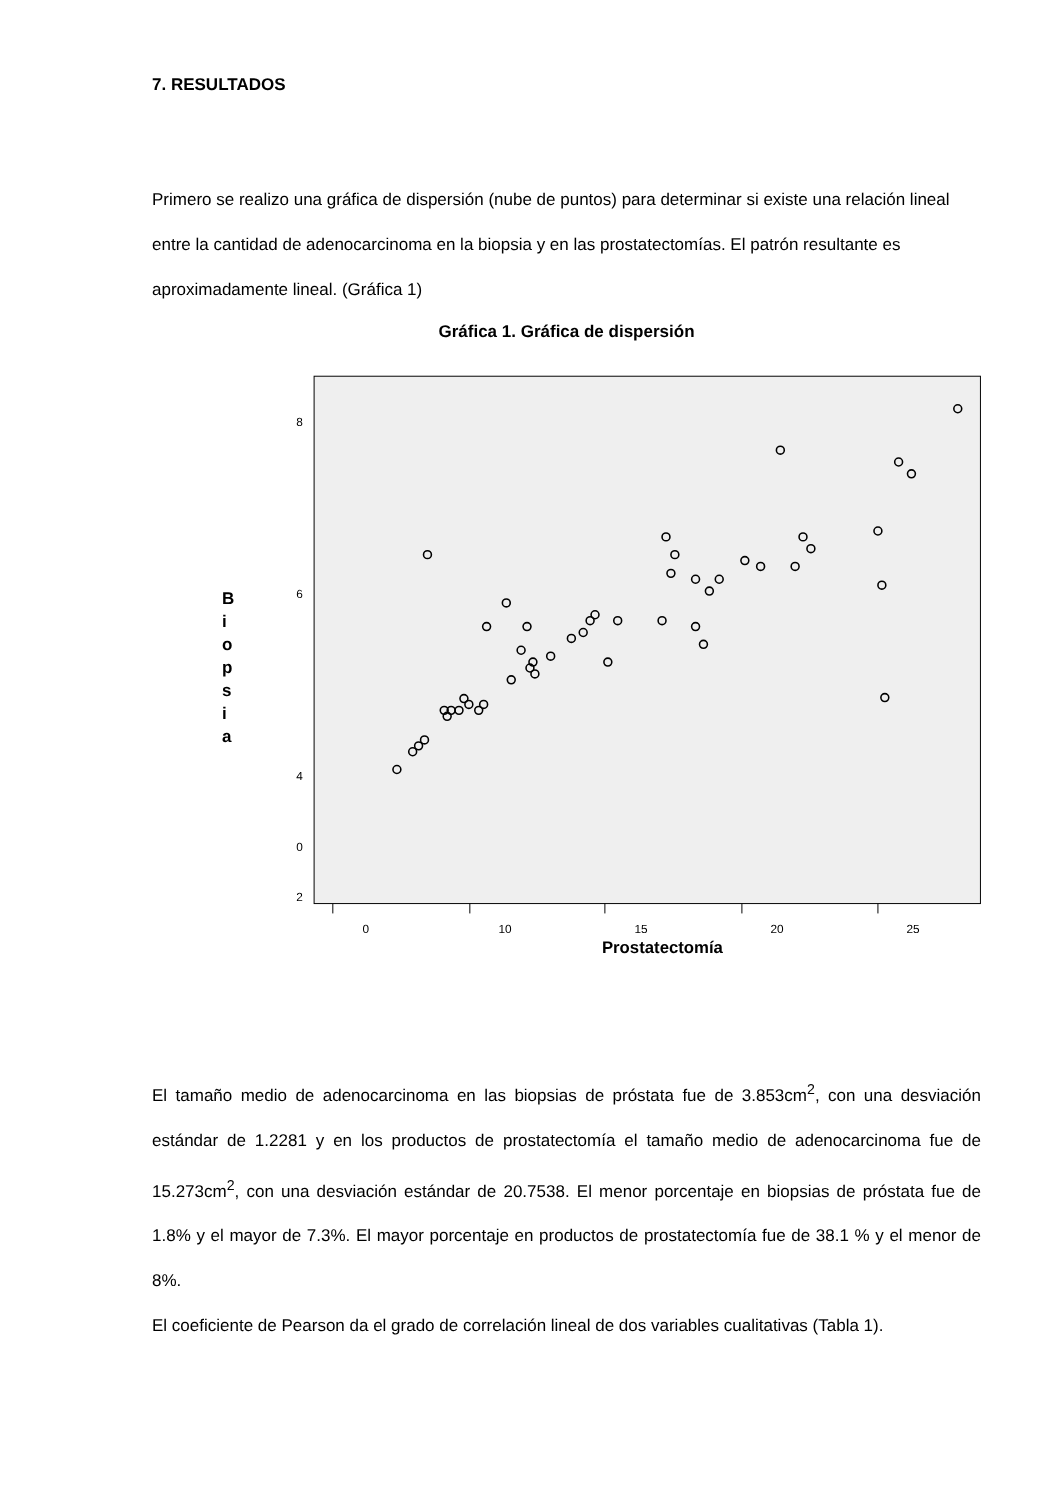7. RESULTADOS
Primero se realizo una gráfica de dispersión (nube de puntos) para determinar si existe una relación lineal entre la cantidad de adenocarcinoma en la biopsia y en las prostatectomías. El patrón resultante es aproximadamente lineal. (Gráfica 1)
Gráfica 1. Gráfica de dispersión
B
i
o
p
s
i
a
8
6
4
2
0
0
10
15
20
25
Prostatectomía
El tamaño medio de adenocarcinoma en las biopsias de próstata fue de 3.853cm<sup>2</sup>, con una desviación estándar de 1.2281 y en los productos de prostatectomía el tamaño medio de adenocarcinoma fue de 15.273cm<sup>2</sup>, con una desviación estándar de 20.7538. El menor porcentaje en biopsias de próstata fue de 1.8% y el mayor de 7.3%. El mayor porcentaje en productos de prostatectomía fue de 38.1 % y el menor de 8%.
El coeficiente de Pearson da el grado de correlación lineal de dos variables cualitativas (Tabla 1).